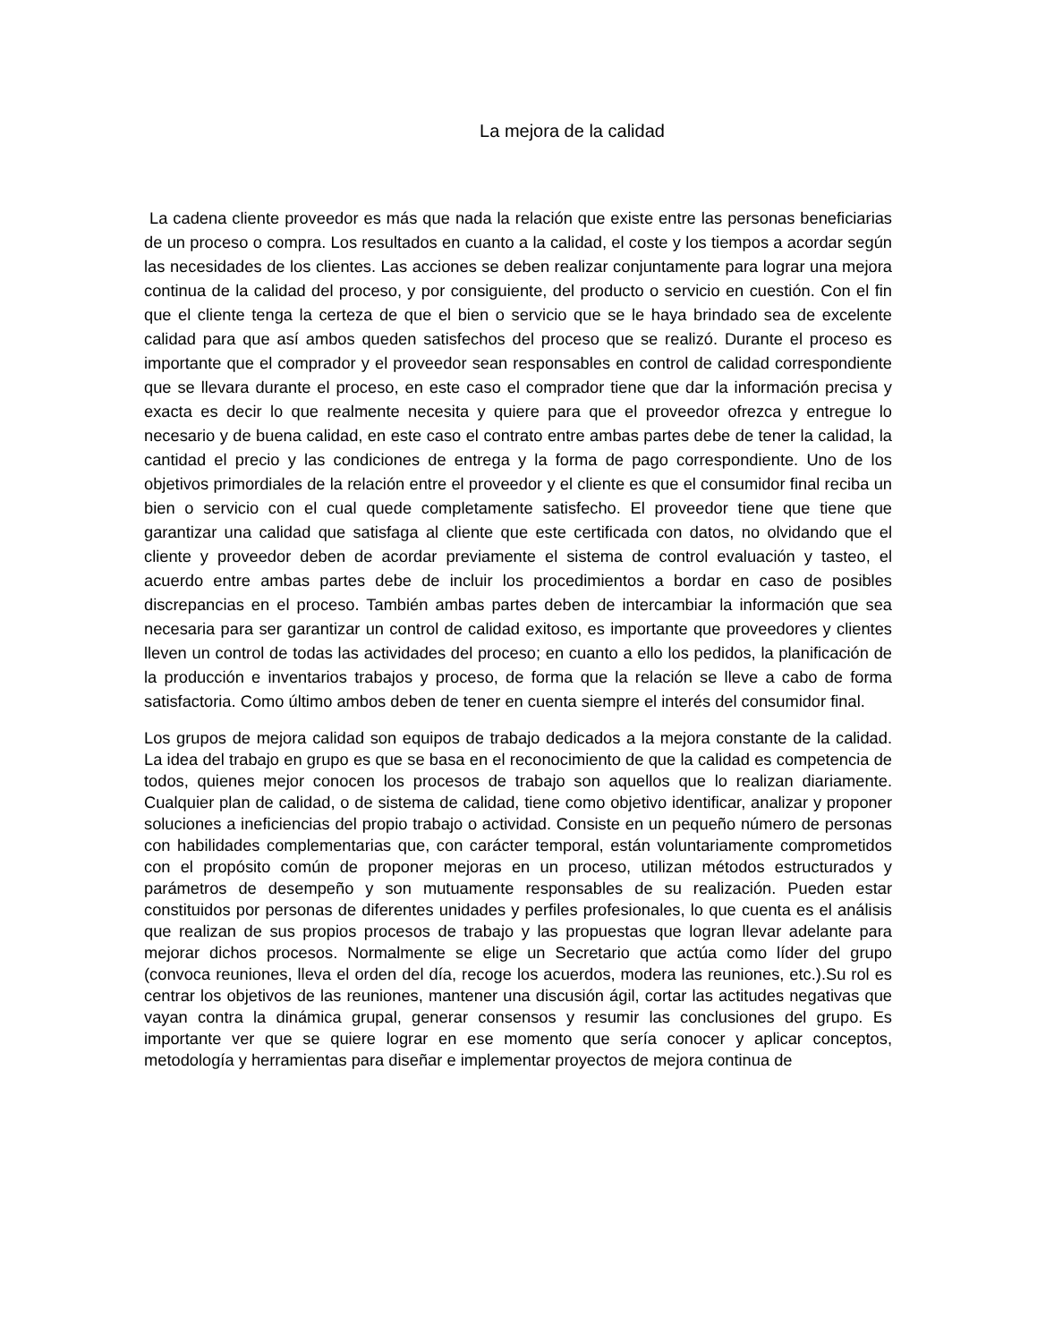La mejora de la calidad
La cadena cliente proveedor es más que nada la relación que existe entre las personas beneficiarias de un proceso o compra. Los resultados en cuanto a la calidad, el coste y los tiempos a acordar según las necesidades de los clientes. Las acciones se deben realizar conjuntamente para lograr una mejora continua de la calidad del proceso, y por consiguiente, del producto o servicio en cuestión. Con el fin que el cliente tenga la certeza de que el bien o servicio que se le haya brindado sea de excelente calidad para que así ambos queden satisfechos del proceso que se realizó. Durante el proceso es importante que el comprador y el proveedor sean responsables en control de calidad correspondiente que se llevara durante el proceso, en este caso el comprador tiene que dar la información precisa y exacta es decir lo que realmente necesita y quiere para que el proveedor ofrezca y entregue lo necesario y de buena calidad, en este caso el contrato entre ambas partes debe de tener la calidad, la cantidad el precio y las condiciones de entrega y la forma de pago correspondiente. Uno de los objetivos primordiales de la relación entre el proveedor y el cliente es que el consumidor final reciba un bien o servicio con el cual quede completamente satisfecho. El proveedor tiene que tiene que garantizar una calidad que satisfaga al cliente que este certificada con datos, no olvidando que el cliente y proveedor deben de acordar previamente el sistema de control evaluación y tasteo, el acuerdo entre ambas partes debe de incluir los procedimientos a bordar en caso de posibles discrepancias en el proceso. También ambas partes deben de intercambiar la información que sea necesaria para ser garantizar un control de calidad exitoso, es importante que proveedores y clientes lleven un control de todas las actividades del proceso; en cuanto a ello los pedidos, la planificación de la producción e inventarios trabajos y proceso, de forma que la relación se lleve a cabo de forma satisfactoria. Como último ambos deben de tener en cuenta siempre el interés del consumidor final.
Los grupos de mejora calidad son equipos de trabajo dedicados a la mejora constante de la calidad. La idea del trabajo en grupo es que se basa en el reconocimiento de que la calidad es competencia de todos, quienes mejor conocen los procesos de trabajo son aquellos que lo realizan diariamente. Cualquier plan de calidad, o de sistema de calidad, tiene como objetivo identificar, analizar y proponer soluciones a ineficiencias del propio trabajo o actividad. Consiste en un pequeño número de personas con habilidades complementarias que, con carácter temporal, están voluntariamente comprometidos con el propósito común de proponer mejoras en un proceso, utilizan métodos estructurados y parámetros de desempeño y son mutuamente responsables de su realización. Pueden estar constituidos por personas de diferentes unidades y perfiles profesionales, lo que cuenta es el análisis que realizan de sus propios procesos de trabajo y las propuestas que logran llevar adelante para mejorar dichos procesos. Normalmente se elige un Secretario que actúa como líder del grupo (convoca reuniones, lleva el orden del día, recoge los acuerdos, modera las reuniones, etc.).Su rol es centrar los objetivos de las reuniones, mantener una discusión ágil, cortar las actitudes negativas que vayan contra la dinámica grupal, generar consensos y resumir las conclusiones del grupo. Es importante ver que se quiere lograr en ese momento que sería conocer y aplicar conceptos, metodología y herramientas para diseñar e implementar proyectos de mejora continua de